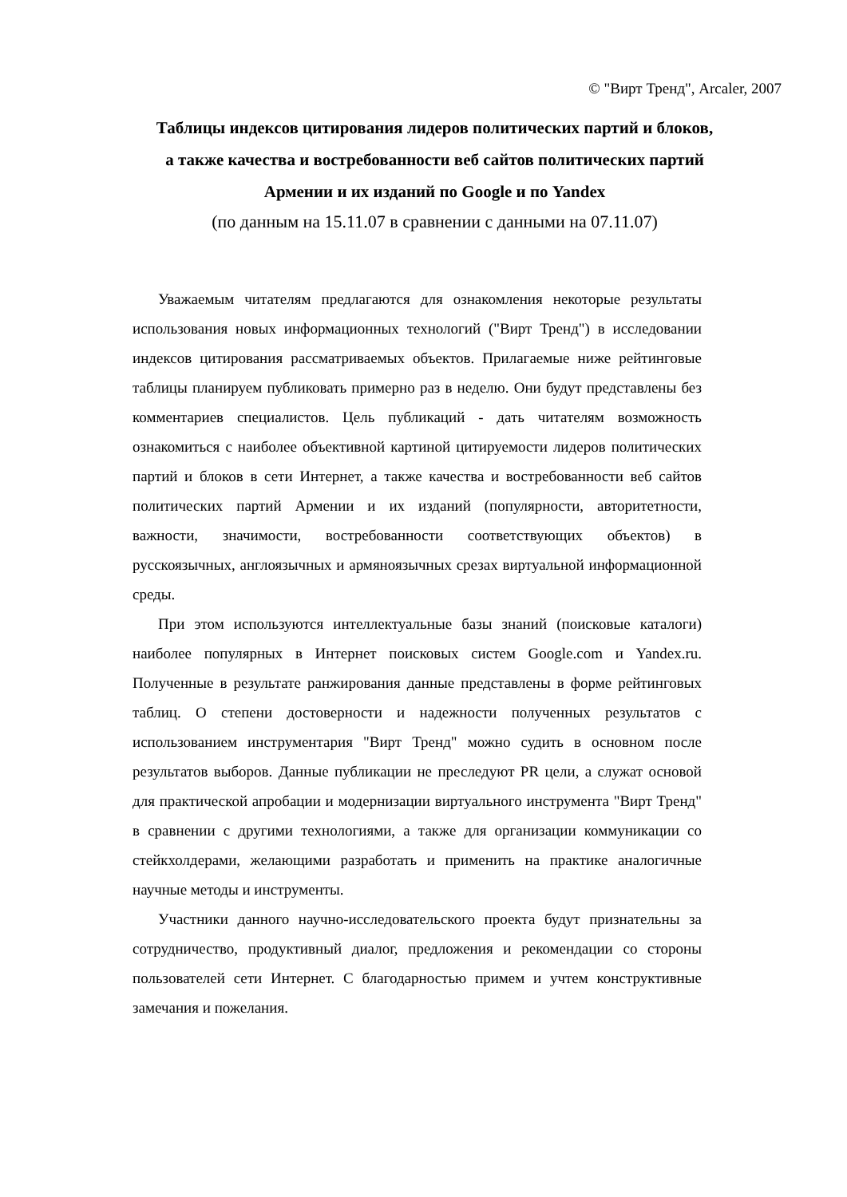© "Вирт Тренд", Arcaler, 2007
Таблицы индексов цитирования лидеров политических партий и блоков,
а также качества и востребованности веб сайтов политических партий
Армении и их изданий по Google и по Yandex
(по данным на 15.11.07 в сравнении с данными на 07.11.07)
Уважаемым читателям предлагаются для ознакомления некоторые результаты использования новых информационных технологий ("Вирт Тренд") в исследовании индексов цитирования рассматриваемых объектов. Прилагаемые ниже рейтинговые таблицы планируем публиковать примерно раз в неделю. Они будут представлены без комментариев специалистов. Цель публикаций - дать читателям возможность ознакомиться с наиболее объективной картиной цитируемости лидеров политических партий и блоков в сети Интернет, а также качества и востребованности веб сайтов политических партий Армении и их изданий (популярности, авторитетности, важности, значимости, востребованности соответствующих объектов) в русскоязычных, англоязычных и армяноязычных срезах виртуальной информационной среды.
При этом используются интеллектуальные базы знаний (поисковые каталоги) наиболее популярных в Интернет поисковых систем Google.com и Yandex.ru. Полученные в результате ранжирования данные представлены в форме рейтинговых таблиц. О степени достоверности и надежности полученных результатов с использованием инструментария "Вирт Тренд" можно судить в основном после результатов выборов. Данные публикации не преследуют PR цели, а служат основой для практической апробации и модернизации виртуального инструмента "Вирт Тренд" в сравнении с другими технологиями, а также для организации коммуникации со стейкхолдерами, желающими разработать и применить на практике аналогичные научные методы и инструменты.
Участники данного научно-исследовательского проекта будут признательны за сотрудничество, продуктивный диалог, предложения и рекомендации со стороны пользователей сети Интернет. С благодарностью примем и учтем конструктивные замечания и пожелания.